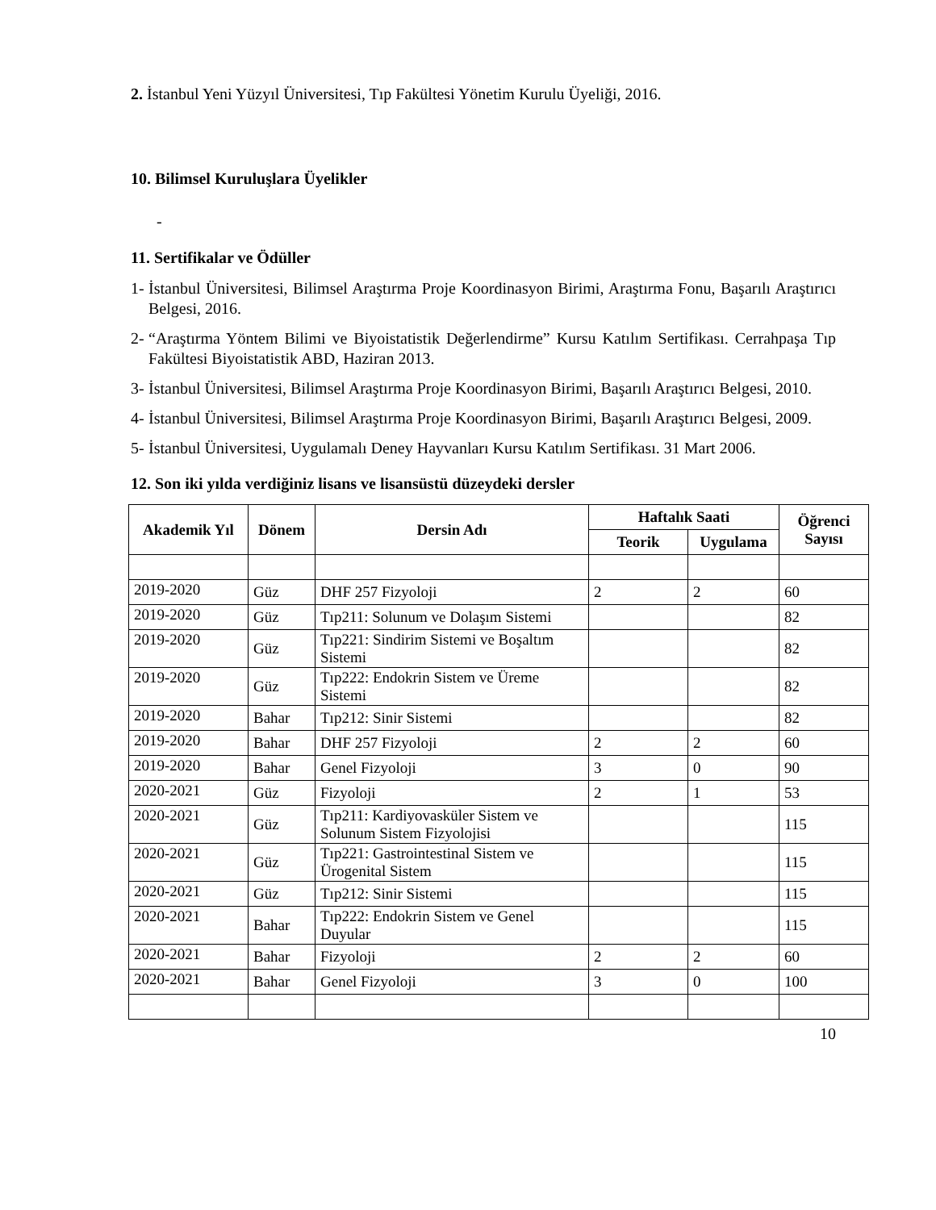2. İstanbul Yeni Yüzyıl Üniversitesi, Tıp Fakültesi Yönetim Kurulu Üyeliği, 2016.
10. Bilimsel Kuruluşlara Üyelikler
-
11. Sertifikalar ve Ödüller
1- İstanbul Üniversitesi, Bilimsel Araştırma Proje Koordinasyon Birimi, Araştırma Fonu, Başarılı Araştırıcı Belgesi, 2016.
2- “Araştırma Yöntem Bilimi ve Biyoistatistik Değerlendirme” Kursu Katılım Sertifikası. Cerrahpaşa Tıp Fakültesi Biyoistatistik ABD, Haziran 2013.
3- İstanbul Üniversitesi, Bilimsel Araştırma Proje Koordinasyon Birimi, Başarılı Araştırıcı Belgesi, 2010.
4- İstanbul Üniversitesi, Bilimsel Araştırma Proje Koordinasyon Birimi, Başarılı Araştırıcı Belgesi, 2009.
5- İstanbul Üniversitesi, Uygulamalı Deney Hayvanları Kursu Katılım Sertifikası. 31 Mart 2006.
12. Son iki yılda verdiğiniz lisans ve lisansüstü düzeydeki dersler
| Akademik Yıl | Dönem | Dersin Adı | Haftalık Saati | | Öğrenci Sayısı |
| --- | --- | --- | --- | --- | --- |
| | | | Teorik | Uygulama | |
| 2019-2020 | Güz | DHF 257 Fizyoloji | 2 | 2 | 60 |
| 2019-2020 | Güz | Tıp211: Solunum ve Dolaşım Sistemi | | | 82 |
| 2019-2020 | Güz | Tıp221: Sindirim Sistemi ve Boşaltım Sistemi | | | 82 |
| 2019-2020 | Güz | Tıp222: Endokrin Sistem ve Üreme Sistemi | | | 82 |
| 2019-2020 | Bahar | Tıp212: Sinir Sistemi | | | 82 |
| 2019-2020 | Bahar | DHF 257 Fizyoloji | 2 | 2 | 60 |
| 2019-2020 | Bahar | Genel Fizyoloji | 3 | 0 | 90 |
| 2020-2021 | Güz | Fizyoloji | 2 | 1 | 53 |
| 2020-2021 | Güz | Tıp211: Kardiyovasküler Sistem ve Solunum Sistem Fizyolojisi | | | 115 |
| 2020-2021 | Güz | Tıp221: Gastrointestinal Sistem ve Ürogenital Sistem | | | 115 |
| 2020-2021 | Güz | Tıp212: Sinir Sistemi | | | 115 |
| 2020-2021 | Bahar | Tıp222: Endokrin Sistem ve Genel Duyular | | | 115 |
| 2020-2021 | Bahar | Fizyoloji | 2 | 2 | 60 |
| 2020-2021 | Bahar | Genel Fizyoloji | 3 | 0 | 100 |
10